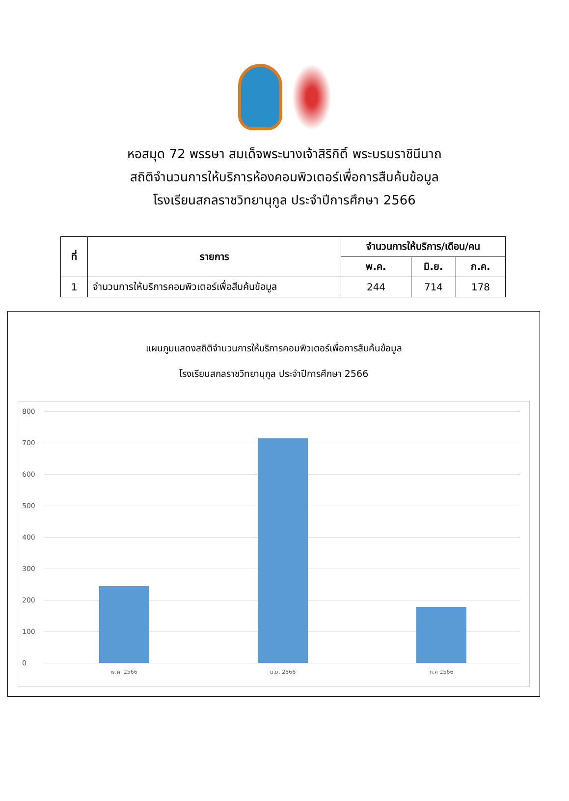หอสมุด 72 พรรษา สมเด็จพระนางเจ้าสิริกิติ์ พระบรมราชินีนาถ
สถิติจำนวนการให้บริการห้องคอมพิวเตอร์เพื่อการสืบค้นข้อมูล
โรงเรียนสกลราชวิทยานุกูล ประจำปีการศึกษา 2566
| ที่ | รายการ | จำนวนการให้บริการ/เดือน/คน | | |
| --- | --- | --- | --- | --- |
| | | พ.ค. | มิ.ย. | ก.ค. |
| 1 | จำนวนการให้บริการคอมพิวเตอร์เพื่อสืบค้นข้อมูล | 244 | 714 | 178 |
แผนภูมแสดงสถิติจำนวนการให้บริการคอมพิวเตอร์เพื่อการสืบค้นข้อมูล
โรงเรียนสกลราชวิทยานุกูล ประจำปีการศึกษา 2566
800
700
600
500
400
300
200
100
0 พ.ค. 2566 มิ.ย. 2566 ก.ค 2566